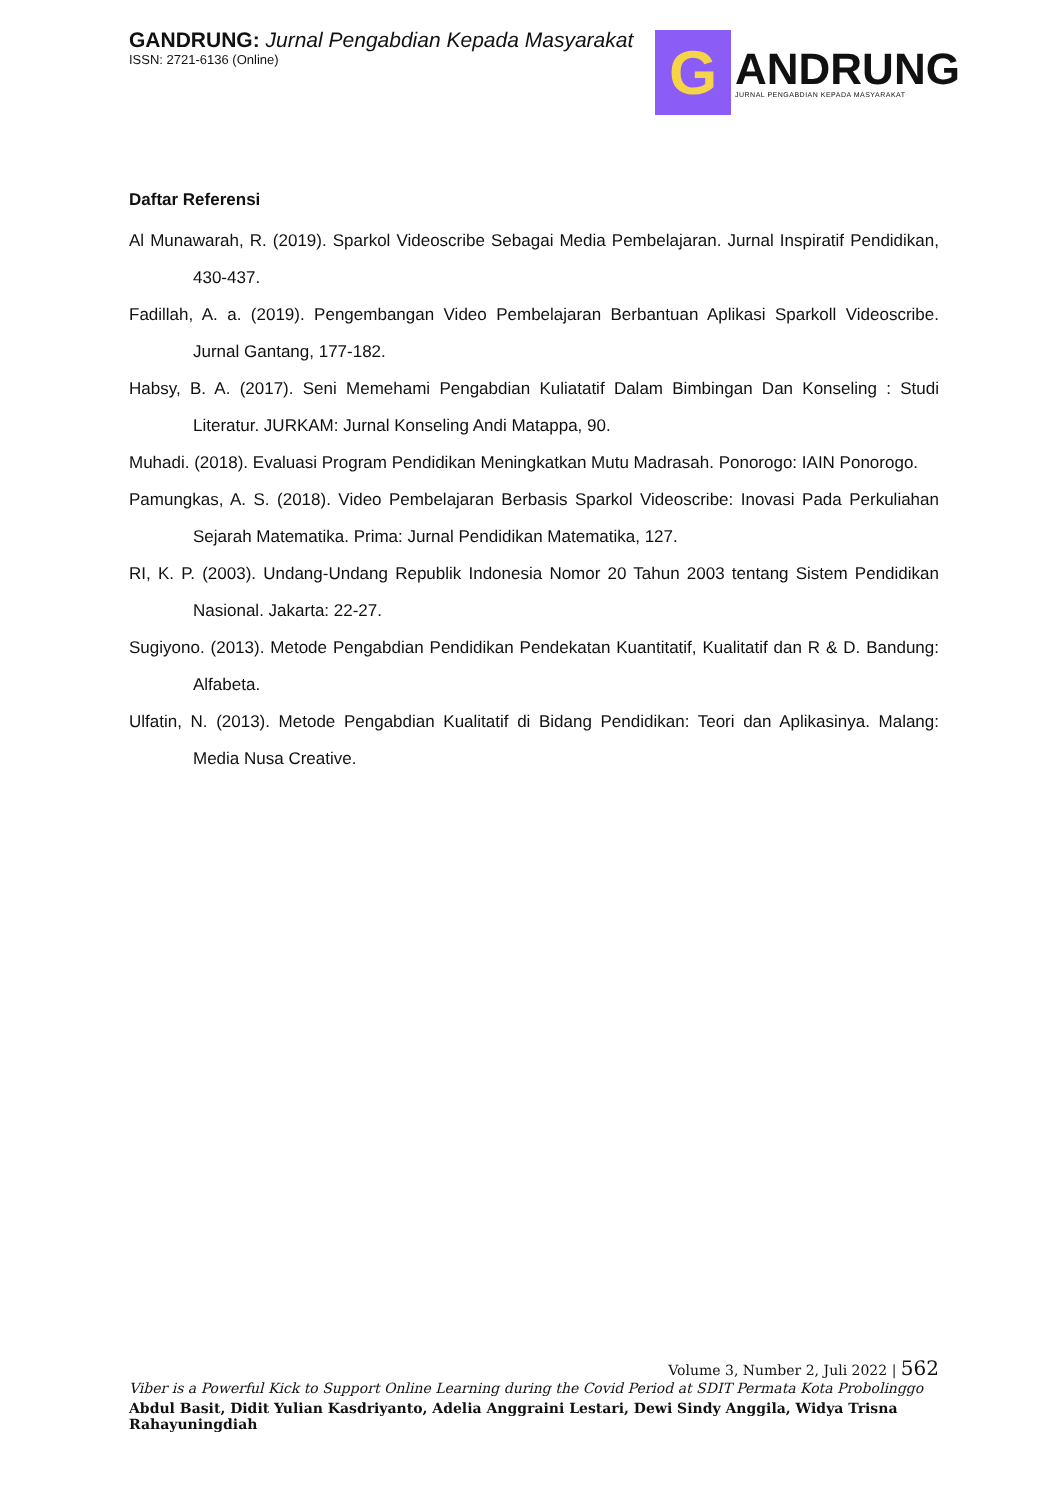GANDRUNG: Jurnal Pengabdian Kepada Masyarakat
ISSN: 2721-6136 (Online)
G
ANDRUNG
JURNAL PENGABDIAN KEPADA MASYARAKAT
Daftar Referensi
Al Munawarah, R. (2019). Sparkol Videoscribe Sebagai Media Pembelajaran. Jurnal Inspiratif Pendidikan, 430-437.
Fadillah, A. a. (2019). Pengembangan Video Pembelajaran Berbantuan Aplikasi Sparkoll Videoscribe. Jurnal Gantang, 177-182.
Habsy, B. A. (2017). Seni Memehami Pengabdian Kuliatatif Dalam Bimbingan Dan Konseling : Studi Literatur. JURKAM: Jurnal Konseling Andi Matappa, 90.
Muhadi. (2018). Evaluasi Program Pendidikan Meningkatkan Mutu Madrasah. Ponorogo: IAIN Ponorogo.
Pamungkas, A. S. (2018). Video Pembelajaran Berbasis Sparkol Videoscribe: Inovasi Pada Perkuliahan Sejarah Matematika. Prima: Jurnal Pendidikan Matematika, 127.
RI, K. P. (2003). Undang-Undang Republik Indonesia Nomor 20 Tahun 2003 tentang Sistem Pendidikan Nasional. Jakarta: 22-27.
Sugiyono. (2013). Metode Pengabdian Pendidikan Pendekatan Kuantitatif, Kualitatif dan R & D. Bandung: Alfabeta.
Ulfatin, N. (2013). Metode Pengabdian Kualitatif di Bidang Pendidikan: Teori dan Aplikasinya. Malang: Media Nusa Creative.
Volume 3, Number 2, Juli 2022 | 562
Viber is a Powerful Kick to Support Online Learning during the Covid Period at SDIT Permata Kota Probolinggo
Abdul Basit, Didit Yulian Kasdriyanto, Adelia Anggraini Lestari, Dewi Sindy Anggila, Widya Trisna Rahayuningdiah